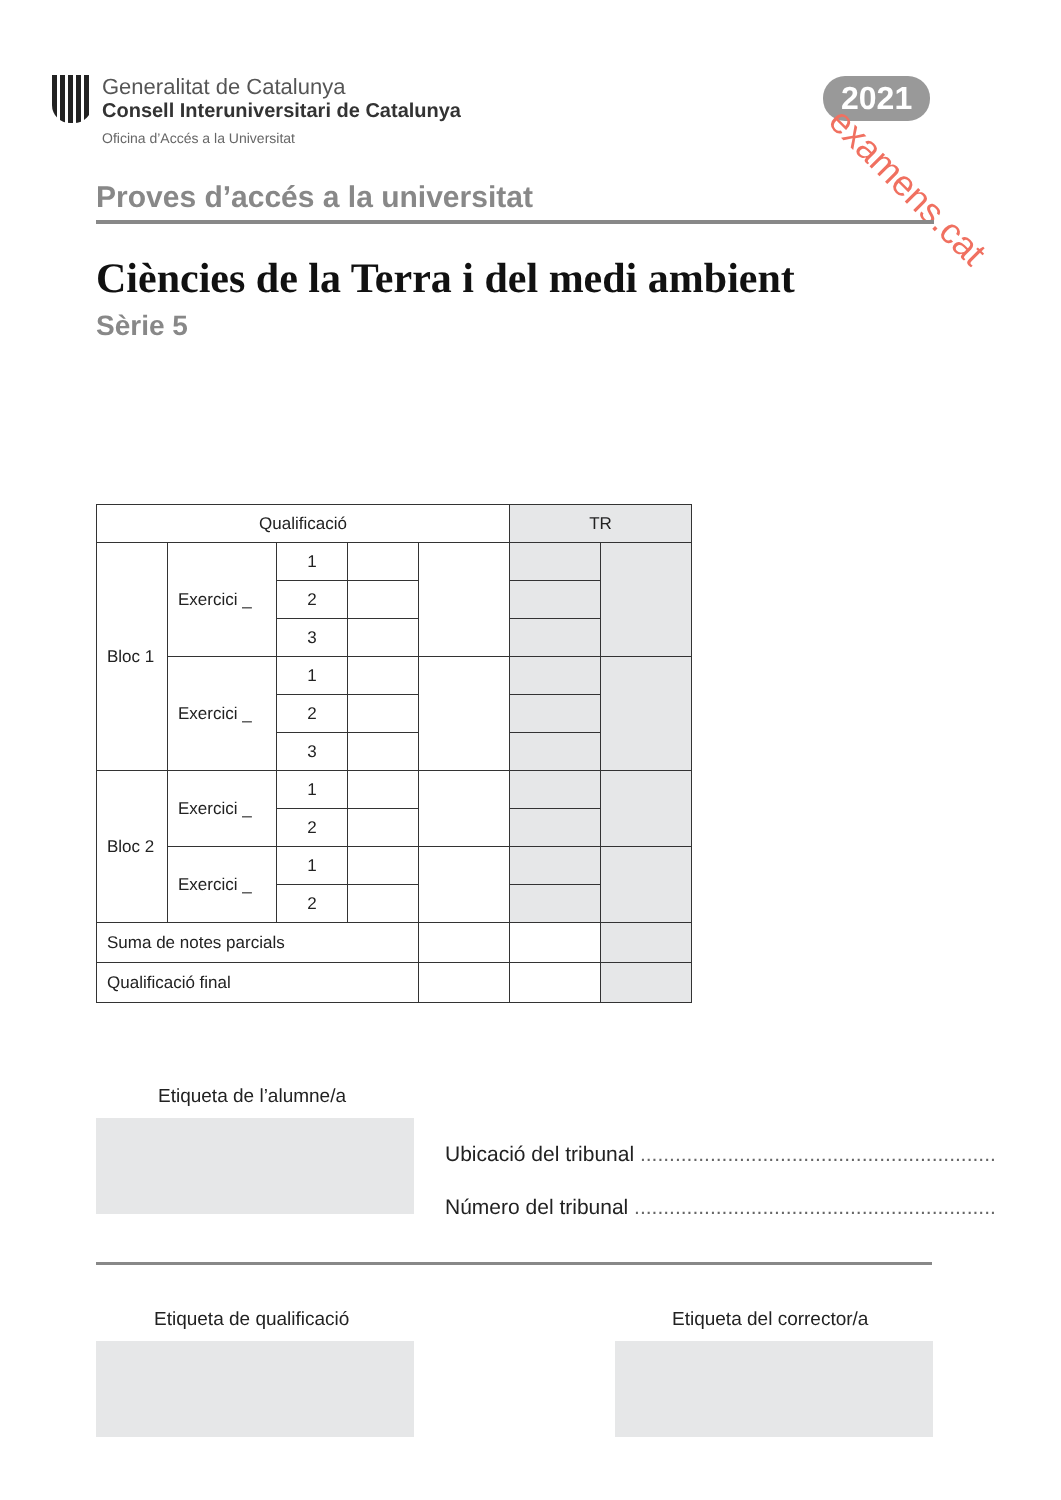Generalitat de Catalunya
Consell Interuniversitari de Catalunya
Oficina d’Accés a la Universitat
2021
examens.cat
Proves d’accés a la universitat
Ciències de la Terra i del medi ambient
Sèrie 5
| Qualificació | | | | | TR | |
| Bloc 1 | Exercici _ | 1 | | | | |
| | | 2 | | | | |
| | | 3 | | | | |
| | Exercici _ | 1 | | | | |
| | | 2 | | | | |
| | | 3 | | | | |
| Bloc 2 | Exercici _ | 1 | | | | |
| | | 2 | | | | |
| | Exercici _ | 1 | | | | |
| | | 2 | | | | |
| Suma de notes parcials | | | | | | |
| Qualificació final | | | | | | |
Etiqueta de l’alumne/a
Ubicació del tribunal .............................................................
Número del tribunal ..............................................................
Etiqueta de qualificació Etiqueta del corrector/a